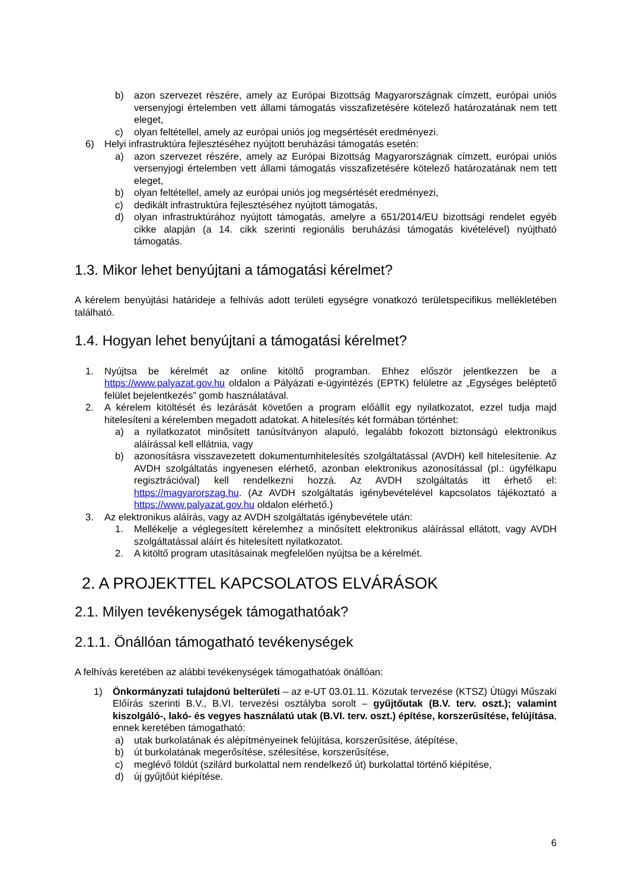b) azon szervezet részére, amely az Európai Bizottság Magyarországnak címzett, európai uniós versenyjogi értelemben vett állami támogatás visszafizetésére kötelező határozatának nem tett eleget,
c) olyan feltétellel, amely az európai uniós jog megsértését eredményezi.
6) Helyi infrastruktúra fejlesztéséhez nyújtott beruházási támogatás esetén:
a) azon szervezet részére, amely az Európai Bizottság Magyarországnak címzett, európai uniós versenyjogi értelemben vett állami támogatás visszafizetésére kötelező határozatának nem tett eleget,
b) olyan feltétellel, amely az európai uniós jog megsértését eredményezi,
c) dedikált infrastruktúra fejlesztéséhez nyújtott támogatás,
d) olyan infrastruktúrához nyújtott támogatás, amelyre a 651/2014/EU bizottsági rendelet egyéb cikke alapján (a 14. cikk szerinti regionális beruházási támogatás kivételével) nyújtható támogatás.
1.3. Mikor lehet benyújtani a támogatási kérelmet?
A kérelem benyújtási határideje a felhívás adott területi egységre vonatkozó területspecifikus mellékletében található.
1.4. Hogyan lehet benyújtani a támogatási kérelmet?
1. Nyújtsa be kérelmét az online kitöltő programban. Ehhez először jelentkezzen be a https://www.palyazat.gov.hu oldalon a Pályázati e-ügyintézés (EPTK) felületre az „Egységes beléptető felület bejelentkezés” gomb használatával.
2. A kérelem kitöltését és lezárását követően a program előállít egy nyilatkozatot, ezzel tudja majd hitelesíteni a kérelemben megadott adatokat. A hitelesítés két formában történhet:
a) a nyilatkozatot minősített tanúsítványon alapuló, legalább fokozott biztonságú elektronikus aláírással kell ellátnia, vagy
b) azonosításra visszavezetett dokumentumhitelesítés szolgáltatással (AVDH) kell hitelesítenie. Az AVDH szolgáltatás ingyenesen elérhető, azonban elektronikus azonosítással (pl.: ügyfélkapu regisztrációval) kell rendelkezni hozzá. Az AVDH szolgáltatás itt érhető el: https://magyarorszag.hu. (Az AVDH szolgáltatás igénybevételével kapcsolatos tájékoztató a https://www.palyazat.gov.hu oldalon elérhető.)
3. Az elektronikus aláírás, vagy az AVDH szolgáltatás igénybevétele után:
1. Mellékelje a véglegesített kérelemhez a minősített elektronikus aláírással ellátott, vagy AVDH szolgáltatással aláírt és hitelesített nyilatkozatot.
2. A kitöltő program utasításainak megfelelően nyújtsa be a kérelmét.
2. A PROJEKTTEL KAPCSOLATOS ELVÁRÁSOK
2.1. Milyen tevékenységek támogathatóak?
2.1.1. Önállóan támogatható tevékenységek
A felhívás keretében az alábbi tevékenységek támogathatóak önállóan:
1) Önkormányzati tulajdonú belterületi – az e-UT 03.01.11. Közutak tervezése (KTSZ) Útügyi Műszaki Előírás szerinti B.V., B.VI. tervezési osztályba sorolt – gyűjtőutak (B.V. terv. oszt.); valamint kiszolgáló-, lakó- és vegyes használatú utak (B.VI. terv. oszt.) építése, korszerűsítése, felújítása, ennek keretében támogatható:
a) utak burkolatának és alépítményeinek felújítása, korszerűsítése, átépítése,
b) út burkolatának megerősítése, szélesítése, korszerűsítése,
c) meglévő földút (szilárd burkolattal nem rendelkező út) burkolattal történő kiépítése,
d) új gyűjtőút kiépítése.
6